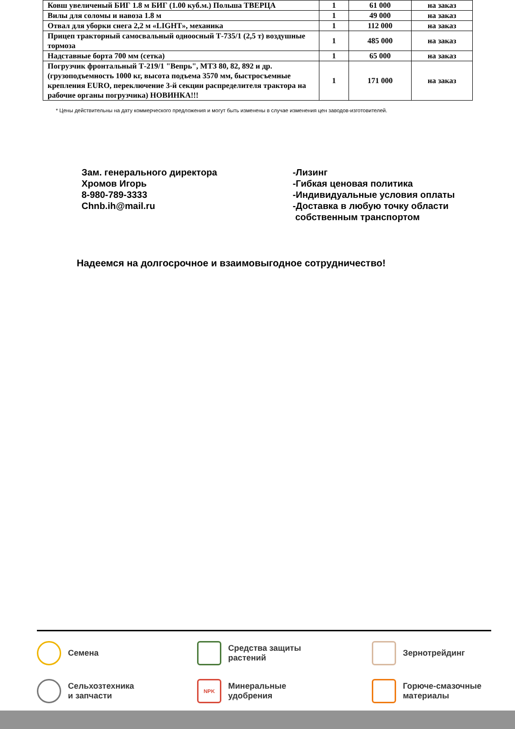| Ковш увеличеный БИГ 1.8 м БИГ (1.00 куб.м.) Польша ТВЕРЦА | 1 | 61 000 | на заказ |
| Вилы для соломы и навоза 1.8 м | 1 | 49 000 | на заказ |
| Отвал для уборки снега 2,2 м «LIGHT», механика | 1 | 112 000 | на заказ |
| Прицеп тракторный самосвальный одноосный Т-735/1 (2,5 т) воздушные тормоза | 1 | 485 000 | на заказ |
| Надставные борта 700 мм (сетка) | 1 | 65 000 | на заказ |
| Погрузчик фронтальный Т-219/1 "Вепрь", МТЗ 80, 82, 892 и др. (грузоподъемность 1000 кг, высота подъема 3570 мм, быстросъемные крепления EURO, переключение 3-й секции распределителя трактора на рабочие органы погрузчика) НОВИНКА!!! | 1 | 171 000 | на заказ |
* Цены действительны на дату коммерческого предложения и могут быть изменены в случае изменения цен заводов-изготовителей.
Зам. генерального директора
Хромов Игорь
8-980-789-3333
Chnb.ih@mail.ru
-Лизинг
-Гибкая ценовая политика
-Индивидуальные условия оплаты
-Доставка в любую точку области
собственным транспортом
Надеемся на долгосрочное и взаимовыгодное сотрудничество!
Семена
Средства защиты
растений
Зернотрейдинг
Сельхозтехника
и запчасти
NPK Минеральные
удобрения
Горюче-смазочные
материалы